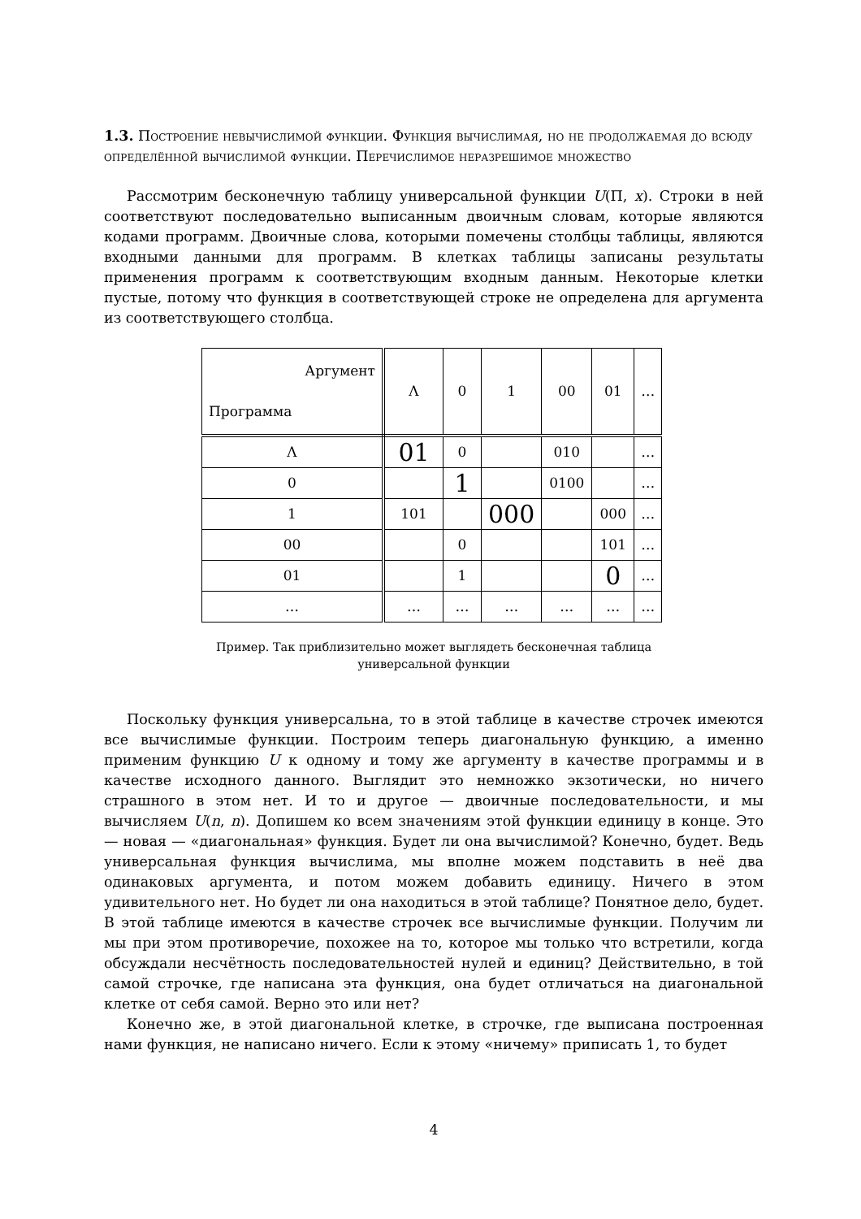1.3. Построение невычислимой функции. Функция вычислимая, но не продолжаемая до всюду определённой вычислимой функции. Перечислимое неразрешимое множество
Рассмотрим бесконечную таблицу универсальной функции U(Π, x). Строки в ней соответствуют последовательно выписанным двоичным словам, которые являются кодами программ. Двоичные слова, которыми помечены столбцы таблицы, являются входными данными для программ. В клетках таблицы записаны результаты применения программ к соответствующим входным данным. Некоторые клетки пустые, потому что функция в соответствующей строке не определена для аргумента из соответствующего столбца.
| Аргумент Программа | Λ | 0 | 1 | 00 | 01 | … |
| --- | --- | --- | --- | --- | --- | --- |
| Λ | 01 | 0 | | 010 | | … |
| 0 | | 1 | | 0100 | | … |
| 1 | 101 | | 000 | | 000 | … |
| 00 | | 0 | | | 101 | … |
| 01 | | 1 | | | 0 | … |
| … | … | … | … | … | … | … |
Пример. Так приблизительно может выглядеть бесконечная таблица
универсальной функции
Поскольку функция универсальна, то в этой таблице в качестве строчек имеются все вычислимые функции. Построим теперь диагональную функцию, а именно применим функцию U к одному и тому же аргументу в качестве программы и в качестве исходного данного. Выглядит это немножко экзотически, но ничего страшного в этом нет. И то и другое — двоичные последовательности, и мы вычисляем U(n, n). Допишем ко всем значениям этой функции единицу в конце. Это — новая — «диагональная» функция. Будет ли она вычислимой? Конечно, будет. Ведь универсальная функция вычислима, мы вполне можем подставить в неё два одинаковых аргумента, и потом можем добавить единицу. Ничего в этом удивительного нет. Но будет ли она находиться в этой таблице? Понятное дело, будет. В этой таблице имеются в качестве строчек все вычислимые функции. Получим ли мы при этом противоречие, похожее на то, которое мы только что встретили, когда обсуждали несчётность последовательностей нулей и единиц? Действительно, в той самой строчке, где написана эта функция, она будет отличаться на диагональной клетке от себя самой. Верно это или нет?
Конечно же, в этой диагональной клетке, в строчке, где выписана построенная нами функция, не написано ничего. Если к этому «ничему» приписать 1, то будет
4